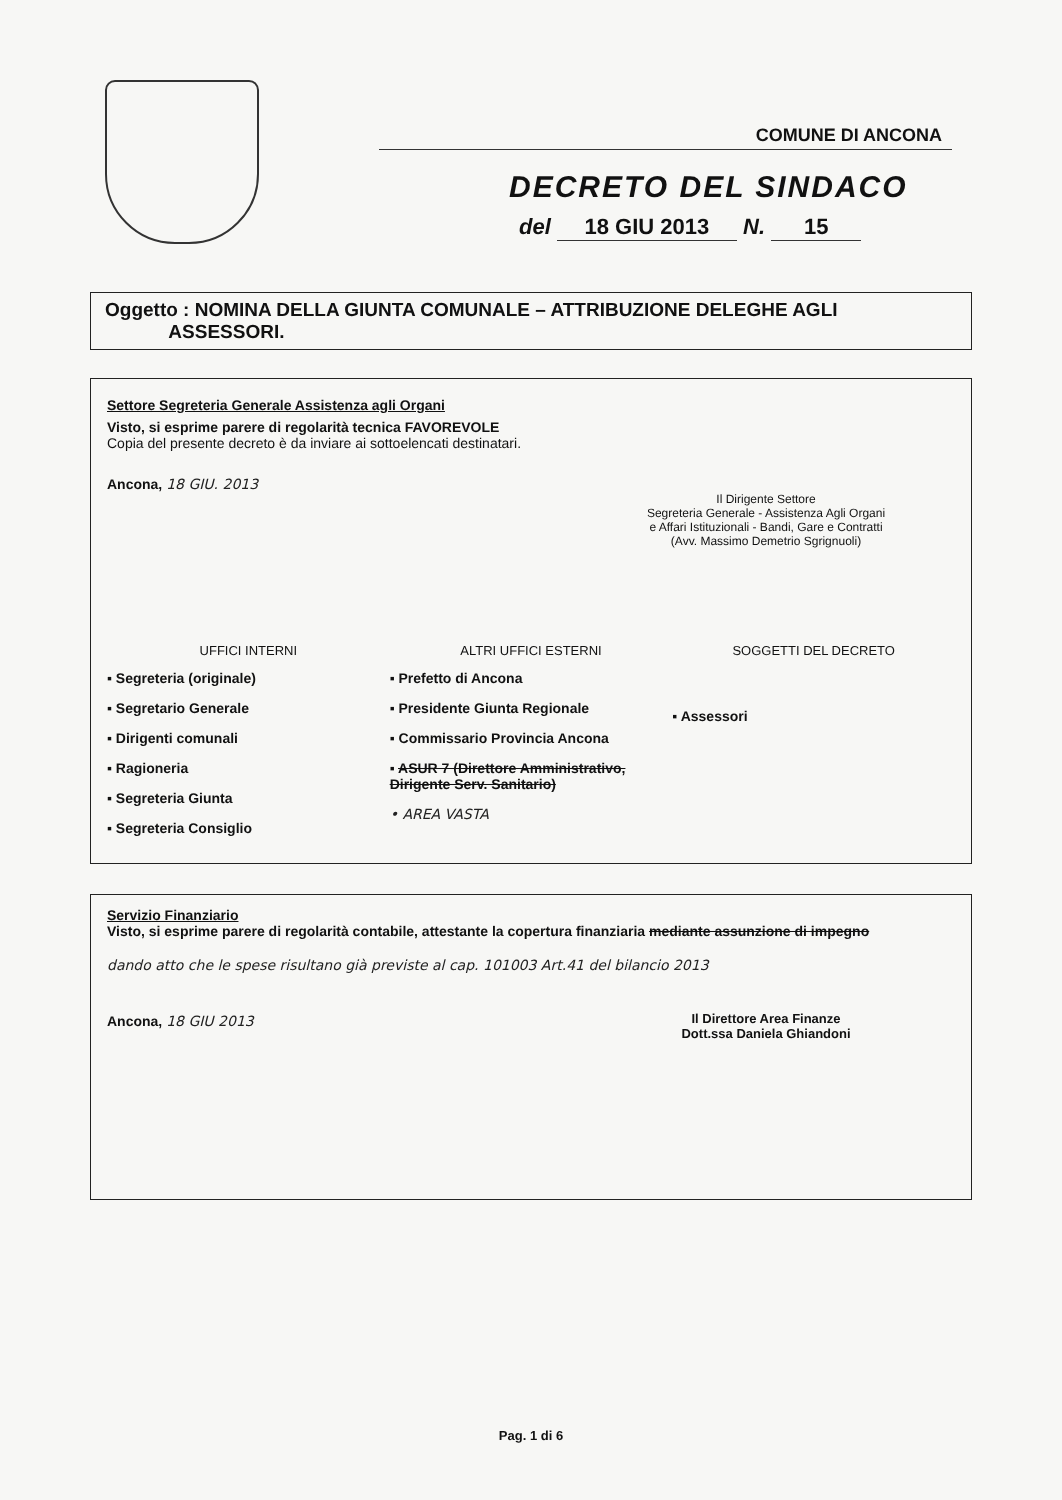COMUNE DI ANCONA
DECRETO DEL SINDACO
del 18 GIU 2013 N. 15
Oggetto : NOMINA DELLA GIUNTA COMUNALE – ATTRIBUZIONE DELEGHE AGLI
ASSESSORI.
Settore Segreteria Generale Assistenza agli Organi
Visto, si esprime parere di regolarità tecnica FAVOREVOLE
Copia del presente decreto è da inviare ai sottoelencati destinatari.
Ancona, 18 GIU. 2013
Il Dirigente Settore
Segreteria Generale - Assistenza Agli Organi
e Affari Istituzionali - Bandi, Gare e Contratti
(Avv. Massimo Demetrio Sgrignuoli)
UFFICI INTERNI
▪ Segreteria (originale)
▪ Segretario Generale
▪ Dirigenti comunali
▪ Ragioneria
▪ Segreteria Giunta
▪ Segreteria Consiglio
ALTRI UFFICI ESTERNI
▪ Prefetto di Ancona
▪ Presidente Giunta Regionale
▪ Commissario Provincia Ancona
▪ ASUR 7 (Direttore Amministrativo, Dirigente Serv. Sanitario)
• AREA VASTA
SOGGETTI DEL DECRETO
▪ Assessori
Servizio Finanziario
Visto, si esprime parere di regolarità contabile, attestante la copertura finanziaria mediante assunzione di impegno
dando atto che le spese risultano già previste al cap. 101003 Art.41 del bilancio 2013
Ancona, 18 GIU 2013
Il Direttore Area Finanze
Dott.ssa Daniela Ghiandoni
Pag. 1 di 6